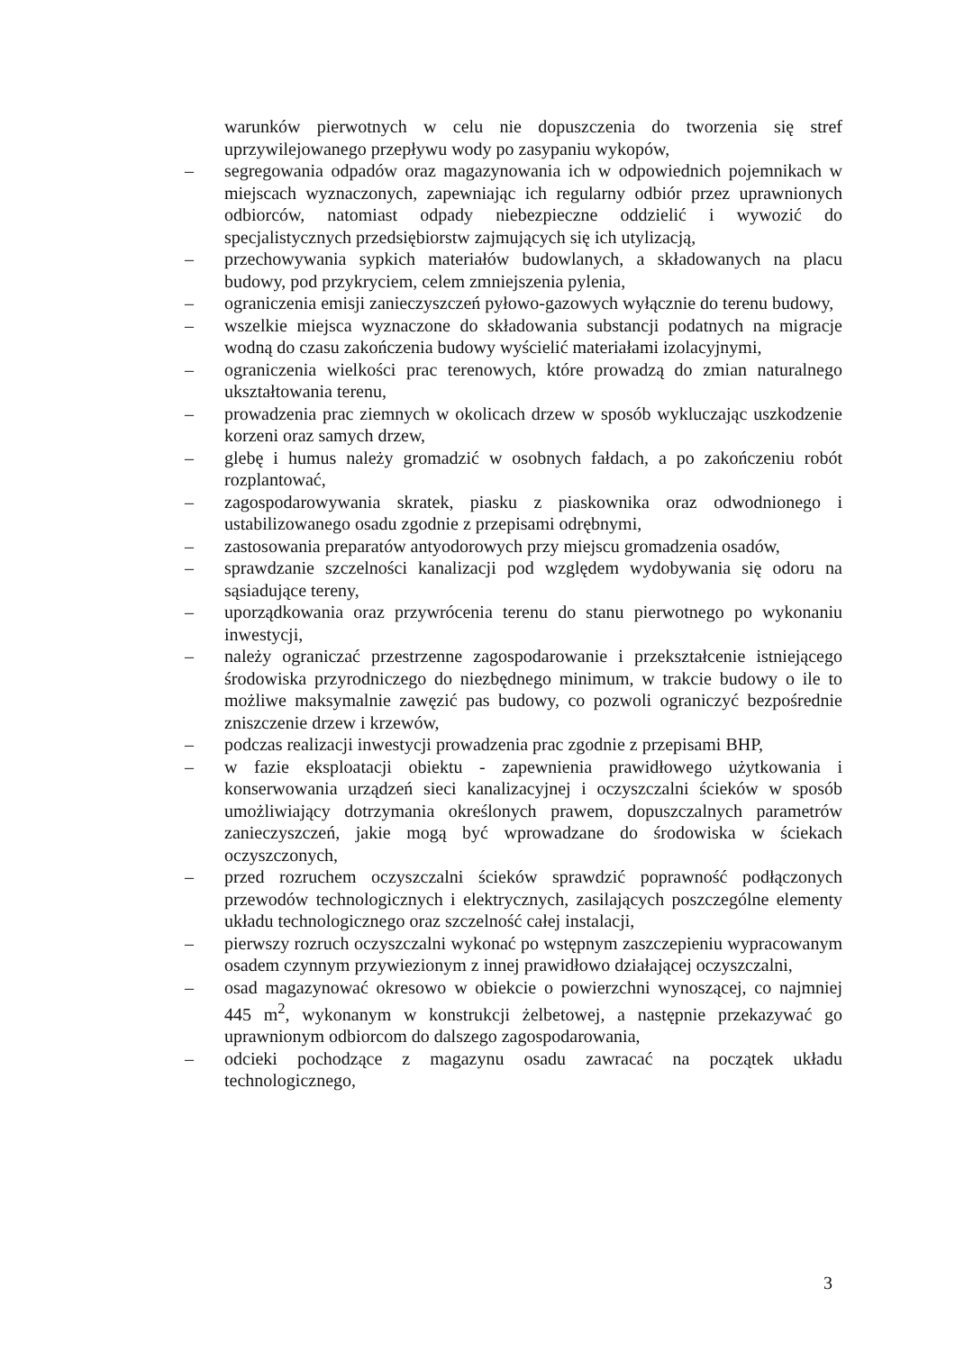warunków pierwotnych w celu nie dopuszczenia do tworzenia się stref uprzywilejowanego przepływu wody po zasypaniu wykopów,
– segregowania odpadów oraz magazynowania ich w odpowiednich pojemnikach w miejscach wyznaczonych, zapewniając ich regularny odbiór przez uprawnionych odbiorców, natomiast odpady niebezpieczne oddzielić i wywozić do specjalistycznych przedsiębiorstw zajmujących się ich utylizacją,
– przechowywania sypkich materiałów budowlanych, a składowanych na placu budowy, pod przykryciem, celem zmniejszenia pylenia,
– ograniczenia emisji zanieczyszczeń pyłowo-gazowych wyłącznie do terenu budowy,
– wszelkie miejsca wyznaczone do składowania substancji podatnych na migracje wodną do czasu zakończenia budowy wyścielić materiałami izolacyjnymi,
– ograniczenia wielkości prac terenowych, które prowadzą do zmian naturalnego ukształtowania terenu,
– prowadzenia prac ziemnych w okolicach drzew w sposób wykluczając uszkodzenie korzeni oraz samych drzew,
– glebę i humus należy gromadzić w osobnych fałdach, a po zakończeniu robót rozplantować,
– zagospodarowywania skratek, piasku z piaskownika oraz odwodnionego i ustabilizowanego osadu zgodnie z przepisami odrębnymi,
– zastosowania preparatów antyodorowych przy miejscu gromadzenia osadów,
– sprawdzanie szczelności kanalizacji pod względem wydobywania się odoru na sąsiadujące tereny,
– uporządkowania oraz przywrócenia terenu do stanu pierwotnego po wykonaniu inwestycji,
– należy ograniczać przestrzenne zagospodarowanie i przekształcenie istniejącego środowiska przyrodniczego do niezbędnego minimum, w trakcie budowy o ile to możliwe maksymalnie zawęzić pas budowy, co pozwoli ograniczyć bezpośrednie zniszczenie drzew i krzewów,
– podczas realizacji inwestycji prowadzenia prac zgodnie z przepisami BHP,
– w fazie eksploatacji obiektu - zapewnienia prawidłowego użytkowania i konserwowania urządzeń sieci kanalizacyjnej i oczyszczalni ścieków w sposób umożliwiający dotrzymania określonych prawem, dopuszczalnych parametrów zanieczyszczeń, jakie mogą być wprowadzane do środowiska w ściekach oczyszczonych,
– przed rozruchem oczyszczalni ścieków sprawdzić poprawność podłączonych przewodów technologicznych i elektrycznych, zasilających poszczególne elementy układu technologicznego oraz szczelność całej instalacji,
– pierwszy rozruch oczyszczalni wykonać po wstępnym zaszczepieniu wypracowanym osadem czynnym przywiezionym z innej prawidłowo działającej oczyszczalni,
– osad magazynować okresowo w obiekcie o powierzchni wynoszącej, co najmniej 445 m<sup>2</sup>, wykonanym w konstrukcji żelbetowej, a następnie przekazywać go uprawnionym odbiorcom do dalszego zagospodarowania,
– odcieki pochodzące z magazynu osadu zawracać na początek układu technologicznego,
3